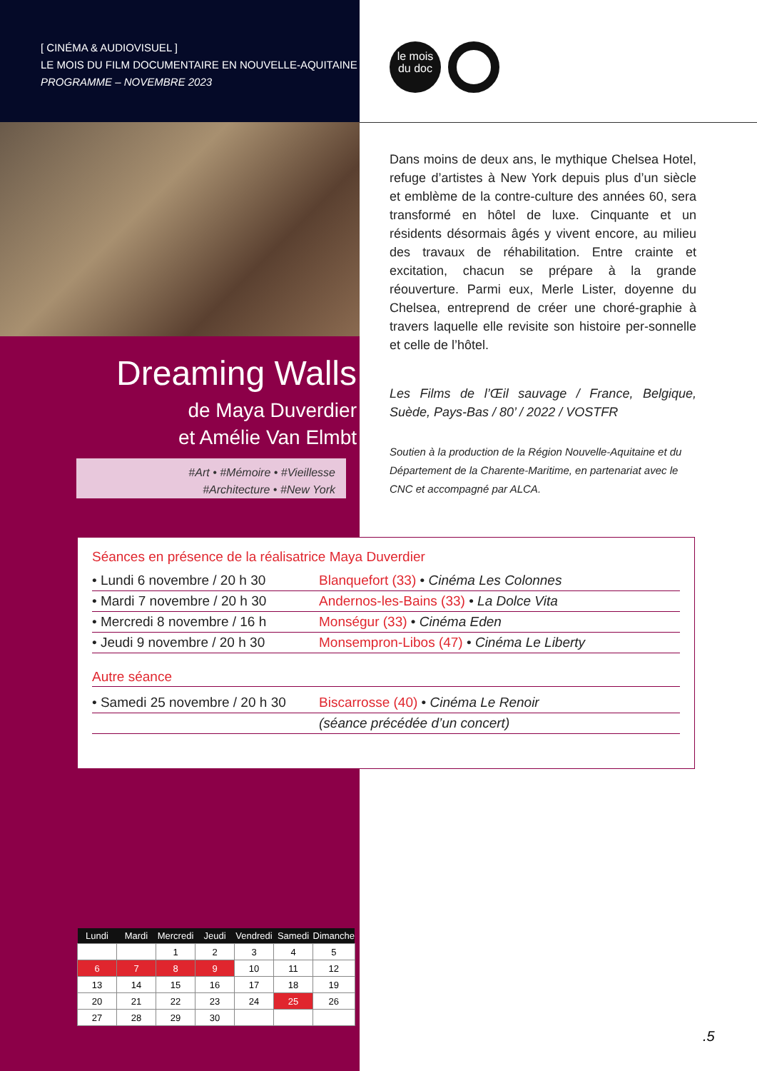[ CINÉMA & AUDIOVISUEL ]
LE MOIS DU FILM DOCUMENTAIRE EN NOUVELLE-AQUITAINE
PROGRAMME – NOVEMBRE 2023
le mois
du doc
Dreaming Walls
de Maya Duverdier
et Amélie Van Elmbt
#Art • #Mémoire • #Vieillesse
#Architecture • #New York
Dans moins de deux ans, le mythique Chelsea Hotel, refuge d’artistes à New York depuis plus d’un siècle et emblème de la contre-culture des années 60, sera transformé en hôtel de luxe. Cinquante et un résidents désormais âgés y vivent encore, au milieu des travaux de réhabilitation. Entre crainte et excitation, chacun se prépare à la grande réouverture. Parmi eux, Merle Lister, doyenne du Chelsea, entreprend de créer une choré-graphie à travers laquelle elle revisite son histoire per-sonnelle et celle de l’hôtel.
Les Films de l’Œil sauvage / France, Belgique, Suède, Pays-Bas / 80’ / 2022 / VOSTFR
Soutien à la production de la Région Nouvelle-Aquitaine et du Département de la Charente-Maritime, en partenariat avec le CNC et accompagné par ALCA.
Séances en présence de la réalisatrice Maya Duverdier
| • Lundi 6 novembre / 20 h 30 | Blanquefort (33) • Cinéma Les Colonnes |
| • Mardi 7 novembre / 20 h 30 | Andernos-les-Bains (33) • La Dolce Vita |
| • Mercredi 8 novembre / 16 h | Monségur (33) • Cinéma Eden |
| • Jeudi 9 novembre / 20 h 30 | Monsempron-Libos (47) • Cinéma Le Liberty |
Autre séance
| • Samedi 25 novembre / 20 h 30 | Biscarrosse (40) • Cinéma Le Renoir |
| | (séance précédée d’un concert) |
| Lundi | Mardi | Mercredi | Jeudi | Vendredi | Samedi | Dimanche |
| --- | --- | --- | --- | --- | --- | --- |
| | | 1 | 2 | 3 | 4 | 5 |
| 6 | 7 | 8 | 9 | 10 | 11 | 12 |
| 13 | 14 | 15 | 16 | 17 | 18 | 19 |
| 20 | 21 | 22 | 23 | 24 | 25 | 26 |
| 27 | 28 | 29 | 30 | | | |
.5